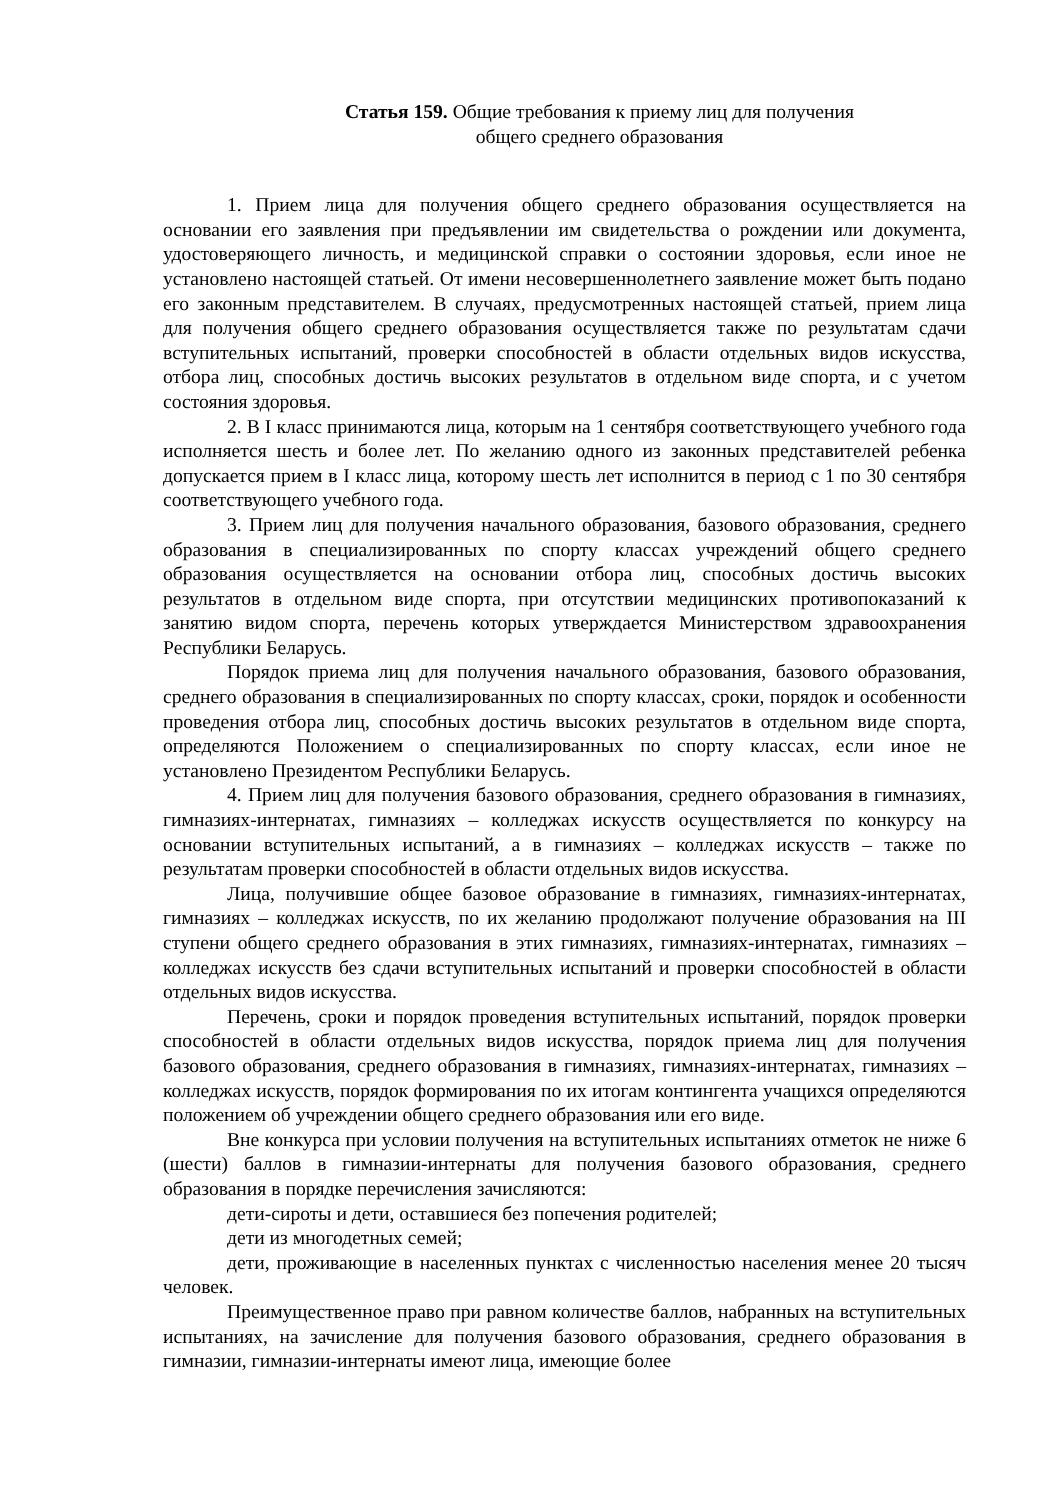Статья 159. Общие требования к приему лиц для получения
общего среднего образования
1. Прием лица для получения общего среднего образования осуществляется на основании его заявления при предъявлении им свидетельства о рождении или документа, удостоверяющего личность, и медицинской справки о состоянии здоровья, если иное не установлено настоящей статьей. От имени несовершеннолетнего заявление может быть подано его законным представителем. В случаях, предусмотренных настоящей статьей, прием лица для получения общего среднего образования осуществляется также по результатам сдачи вступительных испытаний, проверки способностей в области отдельных видов искусства, отбора лиц, способных достичь высоких результатов в отдельном виде спорта, и с учетом состояния здоровья.
2. В I класс принимаются лица, которым на 1 сентября соответствующего учебного года исполняется шесть и более лет. По желанию одного из законных представителей ребенка допускается прием в I класс лица, которому шесть лет исполнится в период с 1 по 30 сентября соответствующего учебного года.
3. Прием лиц для получения начального образования, базового образования, среднего образования в специализированных по спорту классах учреждений общего среднего образования осуществляется на основании отбора лиц, способных достичь высоких результатов в отдельном виде спорта, при отсутствии медицинских противопоказаний к занятию видом спорта, перечень которых утверждается Министерством здравоохранения Республики Беларусь.
Порядок приема лиц для получения начального образования, базового образования, среднего образования в специализированных по спорту классах, сроки, порядок и особенности проведения отбора лиц, способных достичь высоких результатов в отдельном виде спорта, определяются Положением о специализированных по спорту классах, если иное не установлено Президентом Республики Беларусь.
4. Прием лиц для получения базового образования, среднего образования в гимназиях, гимназиях-интернатах, гимназиях – колледжах искусств осуществляется по конкурсу на основании вступительных испытаний, а в гимназиях – колледжах искусств – также по результатам проверки способностей в области отдельных видов искусства.
Лица, получившие общее базовое образование в гимназиях, гимназиях-интернатах, гимназиях – колледжах искусств, по их желанию продолжают получение образования на III ступени общего среднего образования в этих гимназиях, гимназиях-интернатах, гимназиях – колледжах искусств без сдачи вступительных испытаний и проверки способностей в области отдельных видов искусства.
Перечень, сроки и порядок проведения вступительных испытаний, порядок проверки способностей в области отдельных видов искусства, порядок приема лиц для получения базового образования, среднего образования в гимназиях, гимназиях-интернатах, гимназиях – колледжах искусств, порядок формирования по их итогам контингента учащихся определяются положением об учреждении общего среднего образования или его виде.
Вне конкурса при условии получения на вступительных испытаниях отметок не ниже 6 (шести) баллов в гимназии-интернаты для получения базового образования, среднего образования в порядке перечисления зачисляются:
дети-сироты и дети, оставшиеся без попечения родителей;
дети из многодетных семей;
дети, проживающие в населенных пунктах с численностью населения менее 20 тысяч человек.
Преимущественное право при равном количестве баллов, набранных на вступительных испытаниях, на зачисление для получения базового образования, среднего образования в гимназии, гимназии-интернаты имеют лица, имеющие более